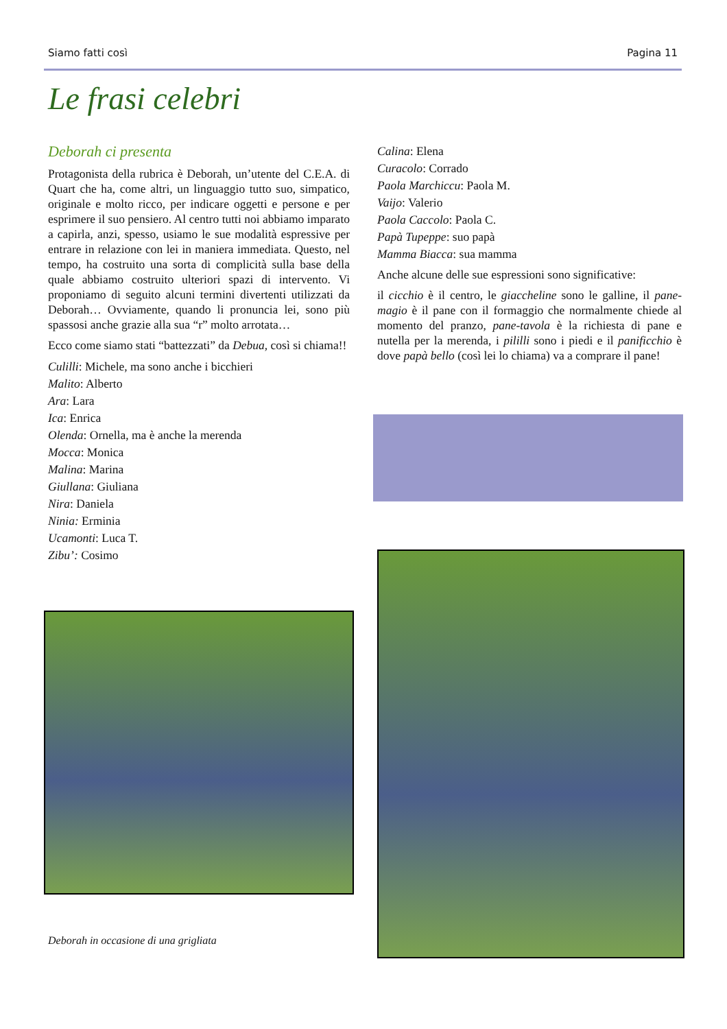Siamo fatti così Pagina 11
Le frasi celebri
Deborah ci presenta
Protagonista della rubrica è Deborah, un’utente del C.E.A. di Quart che ha, come altri, un linguaggio tutto suo, simpatico, originale e molto ricco, per indicare oggetti e persone e per esprimere il suo pensiero. Al centro tutti noi abbiamo imparato a capirla, anzi, spesso, usiamo le sue modalità espressive per entrare in relazione con lei in maniera immediata. Questo, nel tempo, ha costruito una sorta di complicità sulla base della quale abbiamo costruito ulteriori spazi di intervento. Vi proponiamo di seguito alcuni termini divertenti utilizzati da Deborah… Ovviamente, quando li pronuncia lei, sono più spassosi anche grazie alla sua “r” molto arrotata…
Ecco come siamo stati “battezzati” da Debua, così si chiama!!
Culilli: Michele, ma sono anche i bicchieri
Malito: Alberto
Ara: Lara
Ica: Enrica
Olenda: Ornella, ma è anche la merenda
Mocca: Monica
Malina: Marina
Giullana: Giuliana
Nira: Daniela
Ninia: Erminia
Ucamonti: Luca T.
Zibu’: Cosimo
Deborah in occasione di una grigliata
Calina: Elena
Curacolo: Corrado
Paola Marchiccu: Paola M.
Vaijo: Valerio
Paola Caccolo: Paola C.
Papà Tupeppe: suo papà
Mamma Biacca: sua mamma
Anche alcune delle sue espressioni sono significative:
il cicchio è il centro, le giaccheline sono le galline, il pane-magio è il pane con il formaggio che normalmente chiede al momento del pranzo, pane-tavola è la richiesta di pane e nutella per la merenda, i pililli sono i piedi e il panificchio è dove papà bello (così lei lo chiama) va a comprare il pane!